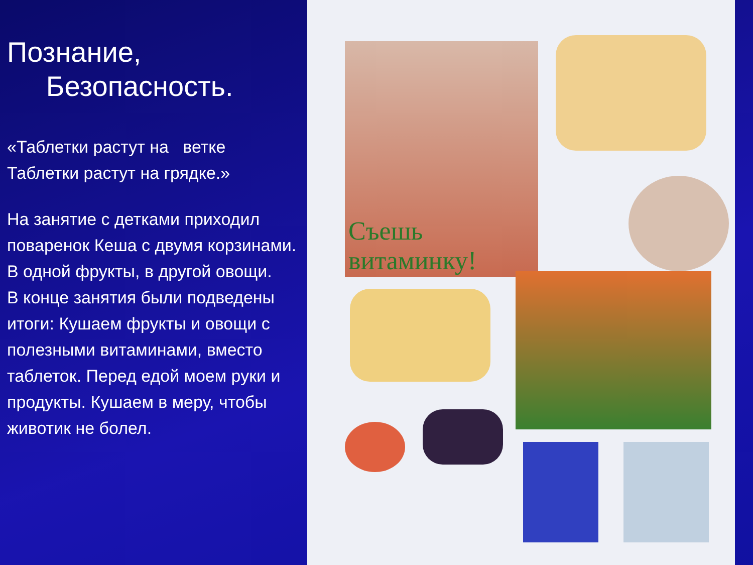Познание,
Безопасность.
«Таблетки растут на ветке
Таблетки растут на грядке.»
На занятие с детками приходил поваренок Кеша с двумя корзинами. В одной фрукты, в другой овощи.
В конце занятия были подведены итоги: Кушаем фрукты и овощи с полезными витаминами, вместо таблеток. Перед едой моем руки и продукты. Кушаем в меру, чтобы животик не болел.
Съешь
витаминку!